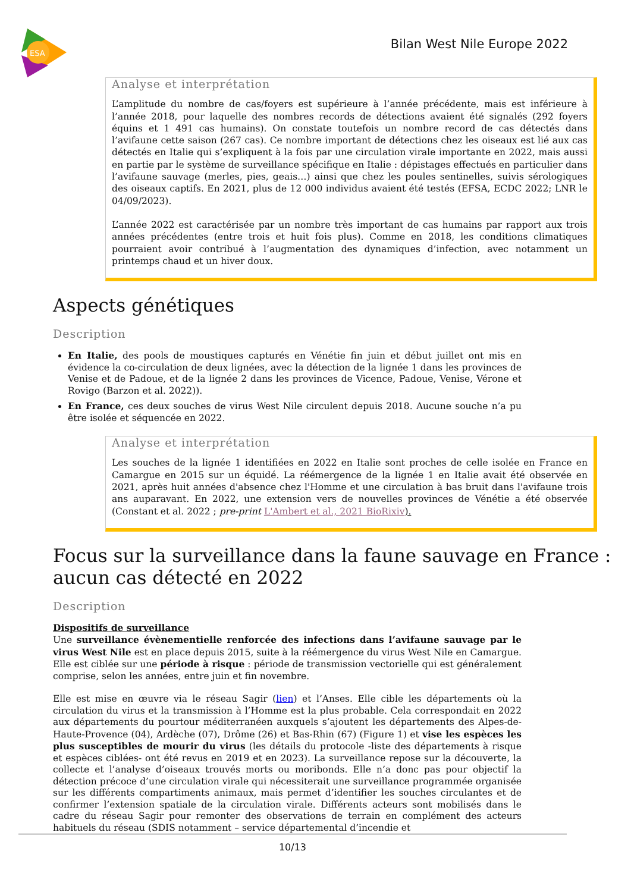ESA
Bilan West Nile Europe 2022
Analyse et interprétation
L’amplitude du nombre de cas/foyers est supérieure à l’année précédente, mais est inférieure à l’année 2018, pour laquelle des nombres records de détections avaient été signalés (292 foyers équins et 1 491 cas humains). On constate toutefois un nombre record de cas détectés dans l’avifaune cette saison (267 cas). Ce nombre important de détections chez les oiseaux est lié aux cas détectés en Italie qui s’expliquent à la fois par une circulation virale importante en 2022, mais aussi en partie par le système de surveillance spécifique en Italie : dépistages effectués en particulier dans l’avifaune sauvage (merles, pies, geais…) ainsi que chez les poules sentinelles, suivis sérologiques des oiseaux captifs. En 2021, plus de 12 000 individus avaient été testés (EFSA, ECDC 2022; LNR le 04/09/2023).
L’année 2022 est caractérisée par un nombre très important de cas humains par rapport aux trois années précédentes (entre trois et huit fois plus). Comme en 2018, les conditions climatiques pourraient avoir contribué à l’augmentation des dynamiques d’infection, avec notamment un printemps chaud et un hiver doux.
Aspects génétiques
Description
En Italie, des pools de moustiques capturés en Vénétie fin juin et début juillet ont mis en évidence la co-circulation de deux lignées, avec la détection de la lignée 1 dans les provinces de Venise et de Padoue, et de la lignée 2 dans les provinces de Vicence, Padoue, Venise, Vérone et Rovigo (Barzon et al. 2022)).
En France, ces deux souches de virus West Nile circulent depuis 2018. Aucune souche n’a pu être isolée et séquencée en 2022.
Analyse et interprétation
Les souches de la lignée 1 identifiées en 2022 en Italie sont proches de celle isolée en France en Camargue en 2015 sur un équidé. La réémergence de la lignée 1 en Italie avait été observée en 2021, après huit années d'absence chez l'Homme et une circulation à bas bruit dans l'avifaune trois ans auparavant. En 2022, une extension vers de nouvelles provinces de Vénétie a été observée (Constant et al. 2022 ; pre-print L'Ambert et al., 2021 BioRixiv).
Focus sur la surveillance dans la faune sauvage en France : aucun cas détecté en 2022
Description
Dispositifs de surveillance
Une surveillance évènementielle renforcée des infections dans l’avifaune sauvage par le virus West Nile est en place depuis 2015, suite à la réémergence du virus West Nile en Camargue. Elle est ciblée sur une période à risque : période de transmission vectorielle qui est généralement comprise, selon les années, entre juin et fin novembre.
Elle est mise en œuvre via le réseau Sagir (lien) et l’Anses. Elle cible les départements où la circulation du virus et la transmission à l’Homme est la plus probable. Cela correspondait en 2022 aux départements du pourtour méditerranéen auxquels s’ajoutent les départements des Alpes-de-Haute-Provence (04), Ardèche (07), Drôme (26) et Bas-Rhin (67) (Figure 1) et vise les espèces les plus susceptibles de mourir du virus (les détails du protocole -liste des départements à risque et espèces ciblées- ont été revus en 2019 et en 2023). La surveillance repose sur la découverte, la collecte et l’analyse d’oiseaux trouvés morts ou moribonds. Elle n’a donc pas pour objectif la détection précoce d’une circulation virale qui nécessiterait une surveillance programmée organisée sur les différents compartiments animaux, mais permet d’identifier les souches circulantes et de confirmer l’extension spatiale de la circulation virale. Différents acteurs sont mobilisés dans le cadre du réseau Sagir pour remonter des observations de terrain en complément des acteurs habituels du réseau (SDIS notamment – service départemental d’incendie et
10/13